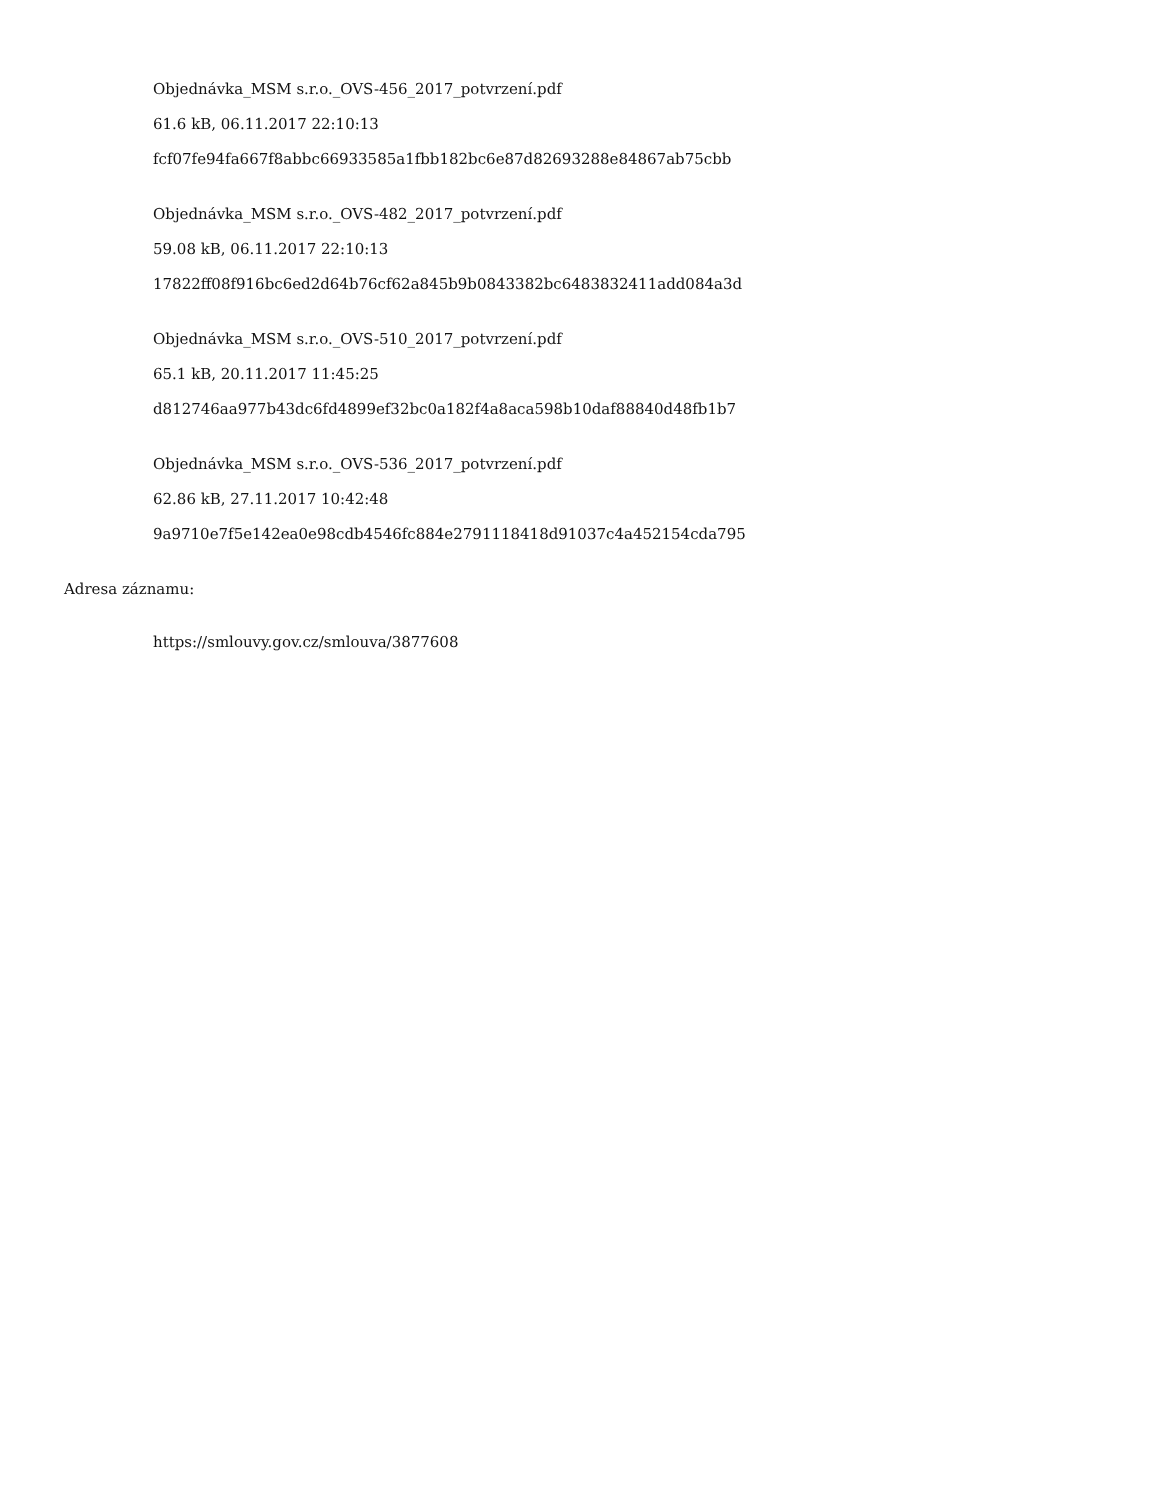Objednávka_MSM s.r.o._OVS-456_2017_potvrzení.pdf
61.6 kB, 06.11.2017 22:10:13
fcf07fe94fa667f8abbc66933585a1fbb182bc6e87d82693288e84867ab75cbb
Objednávka_MSM s.r.o._OVS-482_2017_potvrzení.pdf
59.08 kB, 06.11.2017 22:10:13
17822ff08f916bc6ed2d64b76cf62a845b9b0843382bc6483832411add084a3d
Objednávka_MSM s.r.o._OVS-510_2017_potvrzení.pdf
65.1 kB, 20.11.2017 11:45:25
d812746aa977b43dc6fd4899ef32bc0a182f4a8aca598b10daf88840d48fb1b7
Objednávka_MSM s.r.o._OVS-536_2017_potvrzení.pdf
62.86 kB, 27.11.2017 10:42:48
9a9710e7f5e142ea0e98cdb4546fc884e2791118418d91037c4a452154cda795
Adresa záznamu:
https://smlouvy.gov.cz/smlouva/3877608